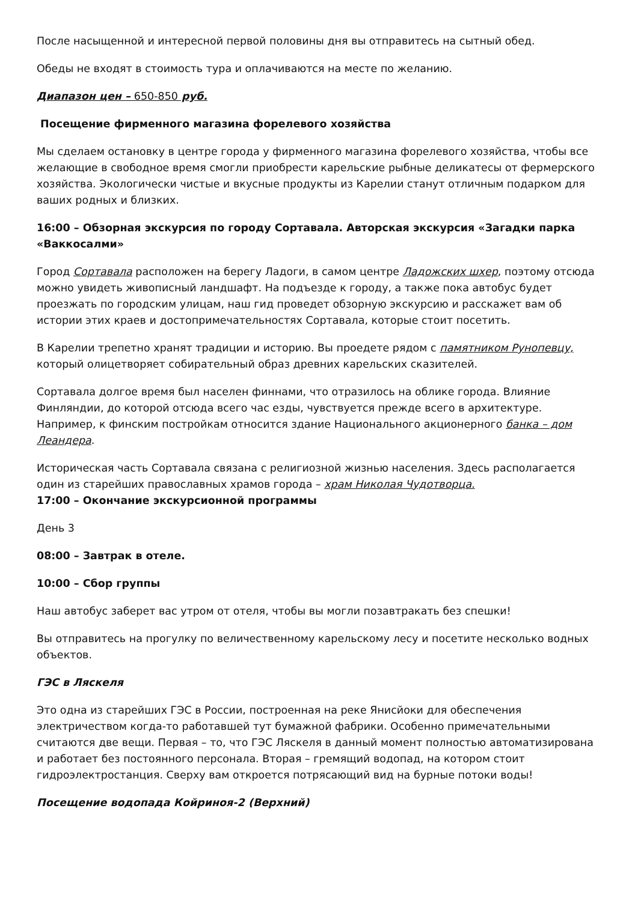После насыщенной и интересной первой половины дня вы отправитесь на сытный обед.
Обеды не входят в стоимость тура и оплачиваются на месте по желанию.
Диапазон цен – 650-850 руб.
Посещение фирменного магазина форелевого хозяйства
Мы сделаем остановку в центре города у фирменного магазина форелевого хозяйства, чтобы все желающие в свободное время смогли приобрести карельские рыбные деликатесы от фермерского хозяйства. Экологически чистые и вкусные продукты из Карелии станут отличным подарком для ваших родных и близких.
16:00 – Обзорная экскурсия по городу Сортавала. Авторская экскурсия «Загадки парка «Ваккосалми»
Город Сортавала расположен на берегу Ладоги, в самом центре Ладожских шхер, поэтому отсюда можно увидеть живописный ландшафт. На подъезде к городу, а также пока автобус будет проезжать по городским улицам, наш гид проведет обзорную экскурсию и расскажет вам об истории этих краев и достопримечательностях Сортавала, которые стоит посетить.
В Карелии трепетно хранят традиции и историю. Вы проедете рядом с памятником Рунопевцу, который олицетворяет собирательный образ древних карельских сказителей.
Сортавала долгое время был населен финнами, что отразилось на облике города. Влияние Финляндии, до которой отсюда всего час езды, чувствуется прежде всего в архитектуре. Например, к финским постройкам относится здание Национального акционерного банка – дом Леандера.
Историческая часть Сортавала связана с религиозной жизнью населения. Здесь располагается один из старейших православных храмов города – храм Николая Чудотворца.
17:00 – Окончание экскурсионной программы
День 3
08:00 – Завтрак в отеле.
10:00 – Сбор группы
Наш автобус заберет вас утром от отеля, чтобы вы могли позавтракать без спешки!
Вы отправитесь на прогулку по величественному карельскому лесу и посетите несколько водных объектов.
ГЭС в Ляскеля
Это одна из старейших ГЭС в России, построенная на реке Янисйоки для обеспечения электричеством когда-то работавшей тут бумажной фабрики. Особенно примечательными считаются две вещи. Первая – то, что ГЭС Ляскеля в данный момент полностью автоматизирована и работает без постоянного персонала. Вторая – гремящий водопад, на котором стоит гидроэлектростанция. Сверху вам откроется потрясающий вид на бурные потоки воды!
Посещение водопада Койриноя-2 (Верхний)